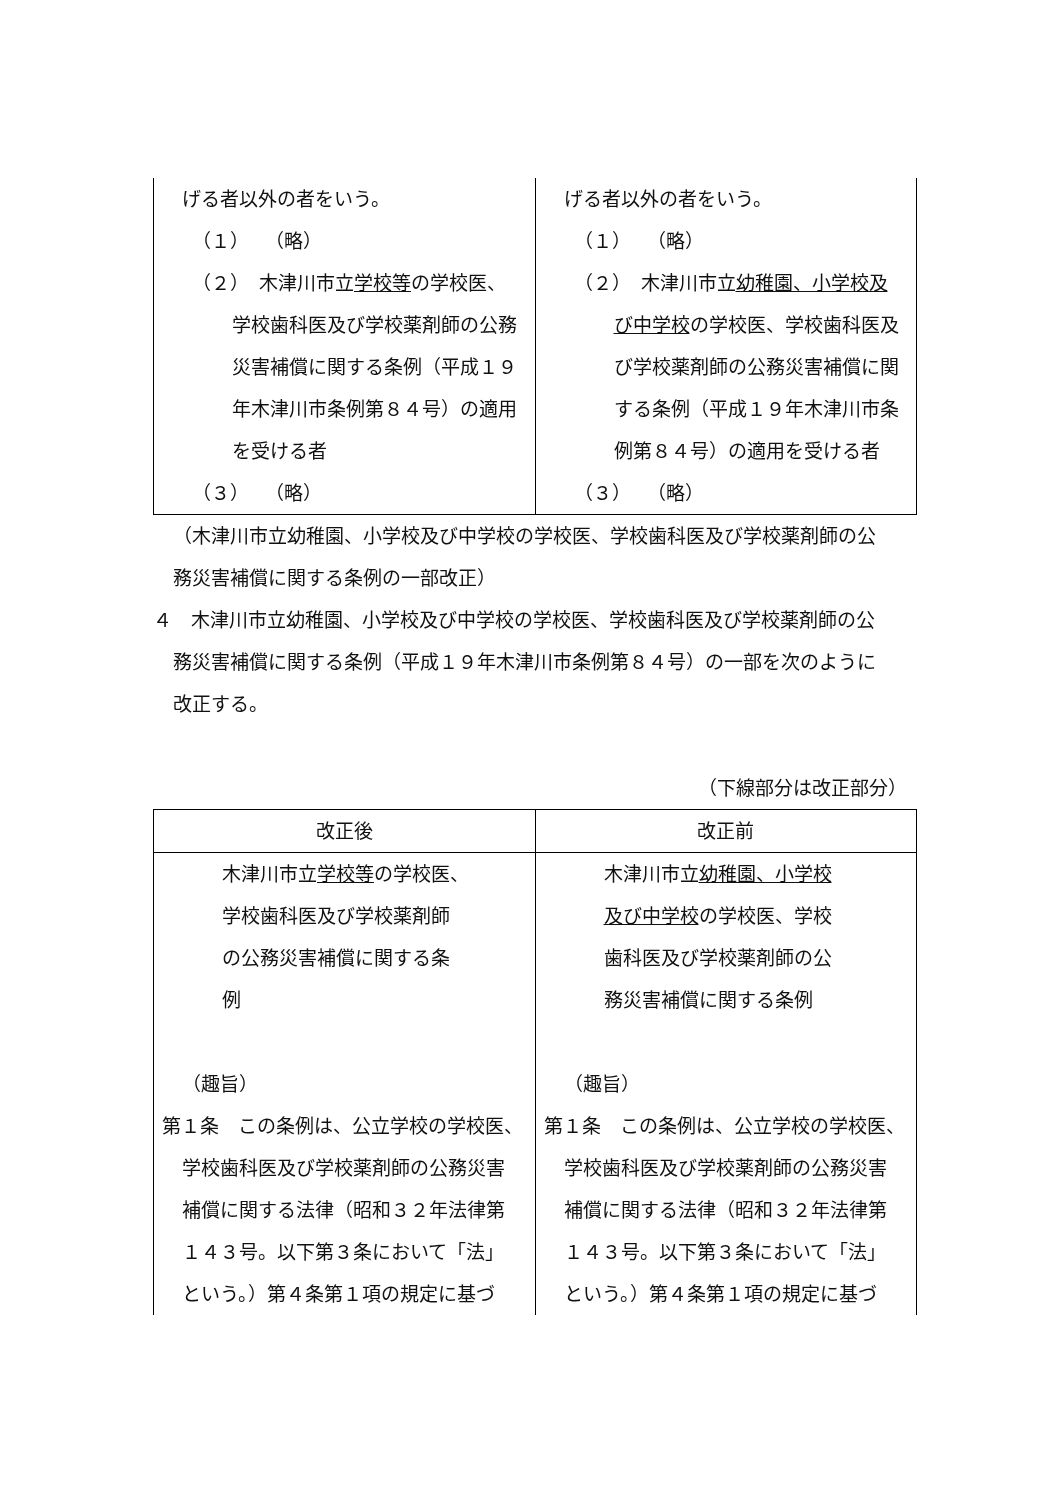| げる者以外の者をいう。 （１） （略） （２） 木津川市立 学校等 の学校医、 学校歯科医及び学校薬剤師の公務 災害補償に関する条例（平成１９ 年木津川市条例第８４号）の適用 を受ける者 （３） （略） | げる者以外の者をいう。 （１） （略） （２） 木津川市立 幼稚園、小学校及 び中学校 の学校医、学校歯科医及 び学校薬剤師の公務災害補償に関 する条例（平成１９年木津川市条 例第８４号）の適用を受ける者 （３） （略） |
（木津川市立幼稚園、小学校及び中学校の学校医、学校歯科医及び学校薬剤師の公
務災害補償に関する条例の一部改正）
４　木津川市立幼稚園、小学校及び中学校の学校医、学校歯科医及び学校薬剤師の公
務災害補償に関する条例（平成１９年木津川市条例第８４号）の一部を次のように
改正する。
（下線部分は改正部分）
| 改正後 | 改正前 |
| --- | --- |
| 木津川市立 学校等 の学校医、 学校歯科医及び学校薬剤師 の公務災害補償に関する条 例 （趣旨） 第１条 この条例は、公立学校の学校医、 学校歯科医及び学校薬剤師の公務災害 補償に関する法律（昭和３２年法律第 １４３号。以下第３条において「法」 という。）第４条第１項の規定に基づ | 木津川市立 幼稚園、小学校 及び中学校 の学校医、学校 歯科医及び学校薬剤師の公 務災害補償に関する条例 （趣旨） 第１条 この条例は、公立学校の学校医、 学校歯科医及び学校薬剤師の公務災害 補償に関する法律（昭和３２年法律第 １４３号。以下第３条において「法」 という。）第４条第１項の規定に基づ |